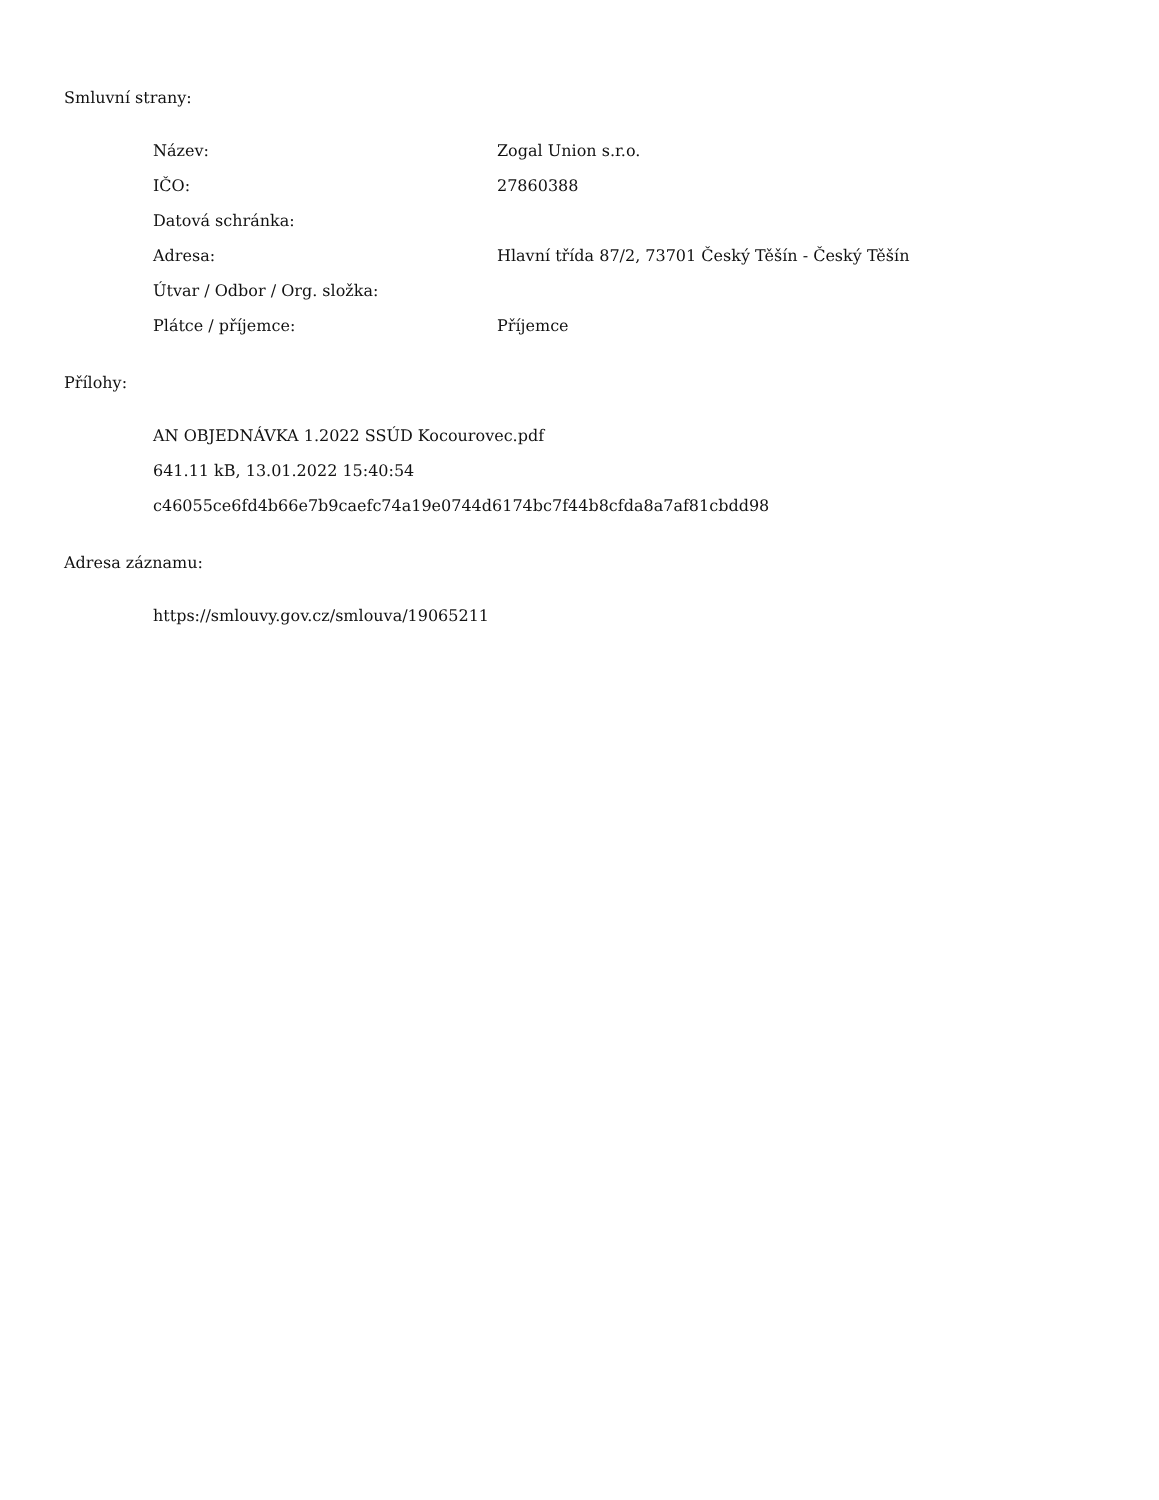Smluvní strany:
| Název: | Zogal Union s.r.o. |
| IČO: | 27860388 |
| Datová schránka: | |
| Adresa: | Hlavní třída 87/2, 73701 Český Těšín - Český Těšín |
| Útvar / Odbor / Org. složka: | |
| Plátce / příjemce: | Příjemce |
Přílohy:
AN OBJEDNÁVKA 1.2022 SSÚD Kocourovec.pdf
641.11 kB, 13.01.2022 15:40:54
c46055ce6fd4b66e7b9caefc74a19e0744d6174bc7f44b8cfda8a7af81cbdd98
Adresa záznamu:
https://smlouvy.gov.cz/smlouva/19065211